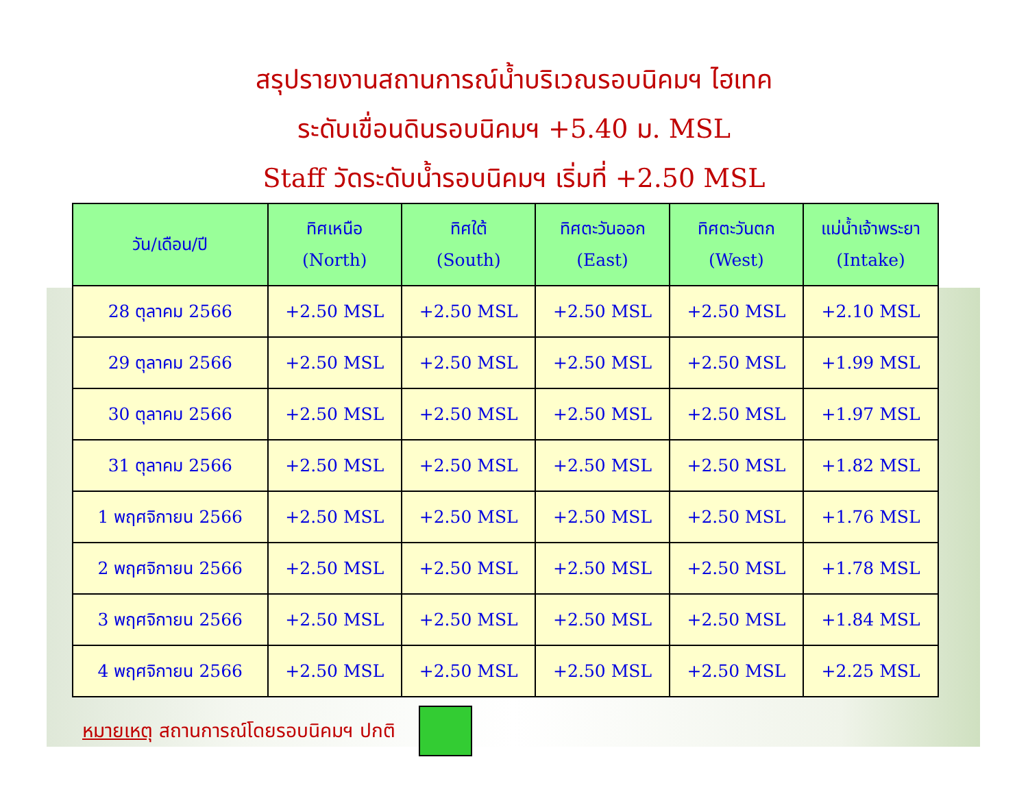สรุปรายงานสถานการณ์น้ำบริเวณรอบนิคมฯ ไฮเทค
ระดับเขื่อนดินรอบนิคมฯ +5.40 ม. MSL
Staff วัดระดับน้ำรอบนิคมฯ เริ่มที่ +2.50 MSL
| วัน/เดือน/ปี | ทิศเหนือ (North) | ทิศใต้ (South) | ทิศตะวันออก (East) | ทิศตะวันตก (West) | แม่น้ำเจ้าพระยา (Intake) |
| --- | --- | --- | --- | --- | --- |
| 28 ตุลาคม 2566 | +2.50 MSL | +2.50 MSL | +2.50 MSL | +2.50 MSL | +2.10 MSL |
| 29 ตุลาคม 2566 | +2.50 MSL | +2.50 MSL | +2.50 MSL | +2.50 MSL | +1.99 MSL |
| 30 ตุลาคม 2566 | +2.50 MSL | +2.50 MSL | +2.50 MSL | +2.50 MSL | +1.97 MSL |
| 31 ตุลาคม 2566 | +2.50 MSL | +2.50 MSL | +2.50 MSL | +2.50 MSL | +1.82 MSL |
| 1 พฤศจิกายน 2566 | +2.50 MSL | +2.50 MSL | +2.50 MSL | +2.50 MSL | +1.76 MSL |
| 2 พฤศจิกายน 2566 | +2.50 MSL | +2.50 MSL | +2.50 MSL | +2.50 MSL | +1.78 MSL |
| 3 พฤศจิกายน 2566 | +2.50 MSL | +2.50 MSL | +2.50 MSL | +2.50 MSL | +1.84 MSL |
| 4 พฤศจิกายน 2566 | +2.50 MSL | +2.50 MSL | +2.50 MSL | +2.50 MSL | +2.25 MSL |
หมายเหตุ สถานการณ์โดยรอบนิคมฯ ปกติ